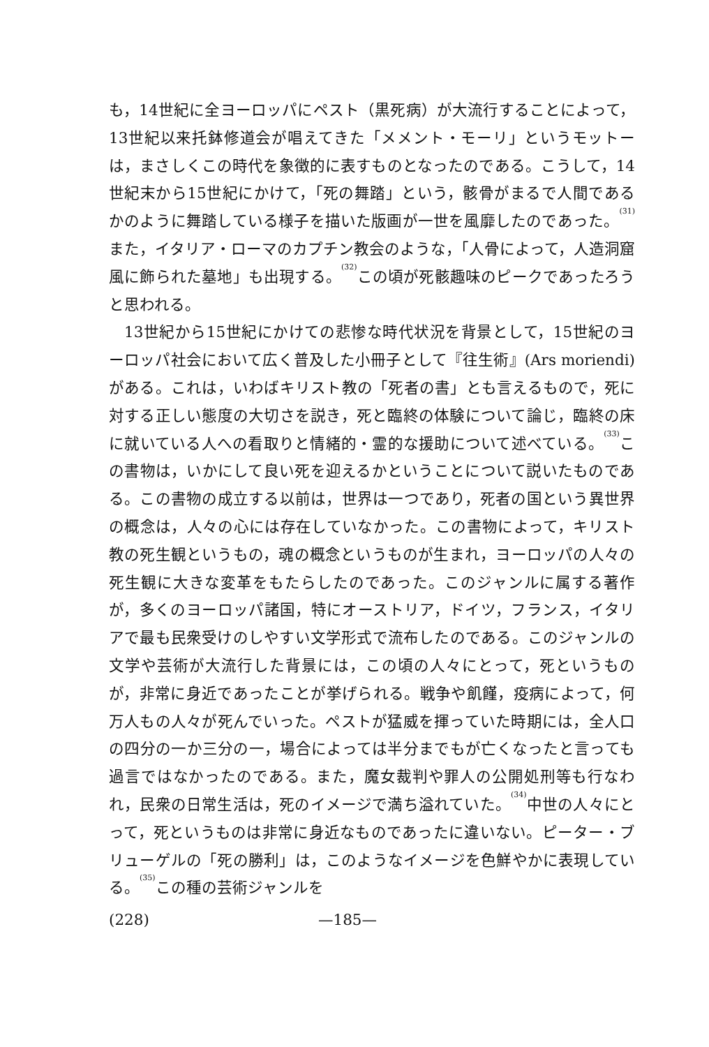も，14世紀に全ヨーロッパにペスト（黒死病）が大流行することによって，13世紀以来托鉢修道会が唱えてきた「メメント・モーリ」というモットーは，まさしくこの時代を象徴的に表すものとなったのである。こうして，14世紀末から15世紀にかけて，「死の舞踏」という，骸骨がまるで人間であるかのように舞踏している様子を描いた版画が一世を風靡したのであった。<sup>(31)</sup>また，イタリア・ローマのカプチン教会のような，「人骨によって，人造洞窟風に飾られた墓地」も出現する。<sup>(32)</sup>この頃が死骸趣味のピークであったろうと思われる。
13世紀から15世紀にかけての悲惨な時代状況を背景として，15世紀のヨーロッパ社会において広く普及した小冊子として『往生術』(Ars moriendi) がある。これは，いわばキリスト教の「死者の書」とも言えるもので，死に対する正しい態度の大切さを説き，死と臨終の体験について論じ，臨終の床に就いている人への看取りと情緒的・霊的な援助について述べている。<sup>(33)</sup>この書物は，いかにして良い死を迎えるかということについて説いたものである。この書物の成立する以前は，世界は一つであり，死者の国という異世界の概念は，人々の心には存在していなかった。この書物によって，キリスト教の死生観というもの，魂の概念というものが生まれ，ヨーロッパの人々の死生観に大きな変革をもたらしたのであった。このジャンルに属する著作が，多くのヨーロッパ諸国，特にオーストリア，ドイツ，フランス，イタリアで最も民衆受けのしやすい文学形式で流布したのである。このジャンルの文学や芸術が大流行した背景には，この頃の人々にとって，死というものが，非常に身近であったことが挙げられる。戦争や飢饉，疫病によって，何万人もの人々が死んでいった。ペストが猛威を揮っていた時期には，全人口の四分の一か三分の一，場合によっては半分までもが亡くなったと言っても過言ではなかったのである。また，魔女裁判や罪人の公開処刑等も行なわれ，民衆の日常生活は，死のイメージで満ち溢れていた。<sup>(34)</sup>中世の人々にとって，死というものは非常に身近なものであったに違いない。ピーター・ブリューゲルの「死の勝利」は，このようなイメージを色鮮やかに表現している。<sup>(35)</sup>この種の芸術ジャンルを
(228) —185—